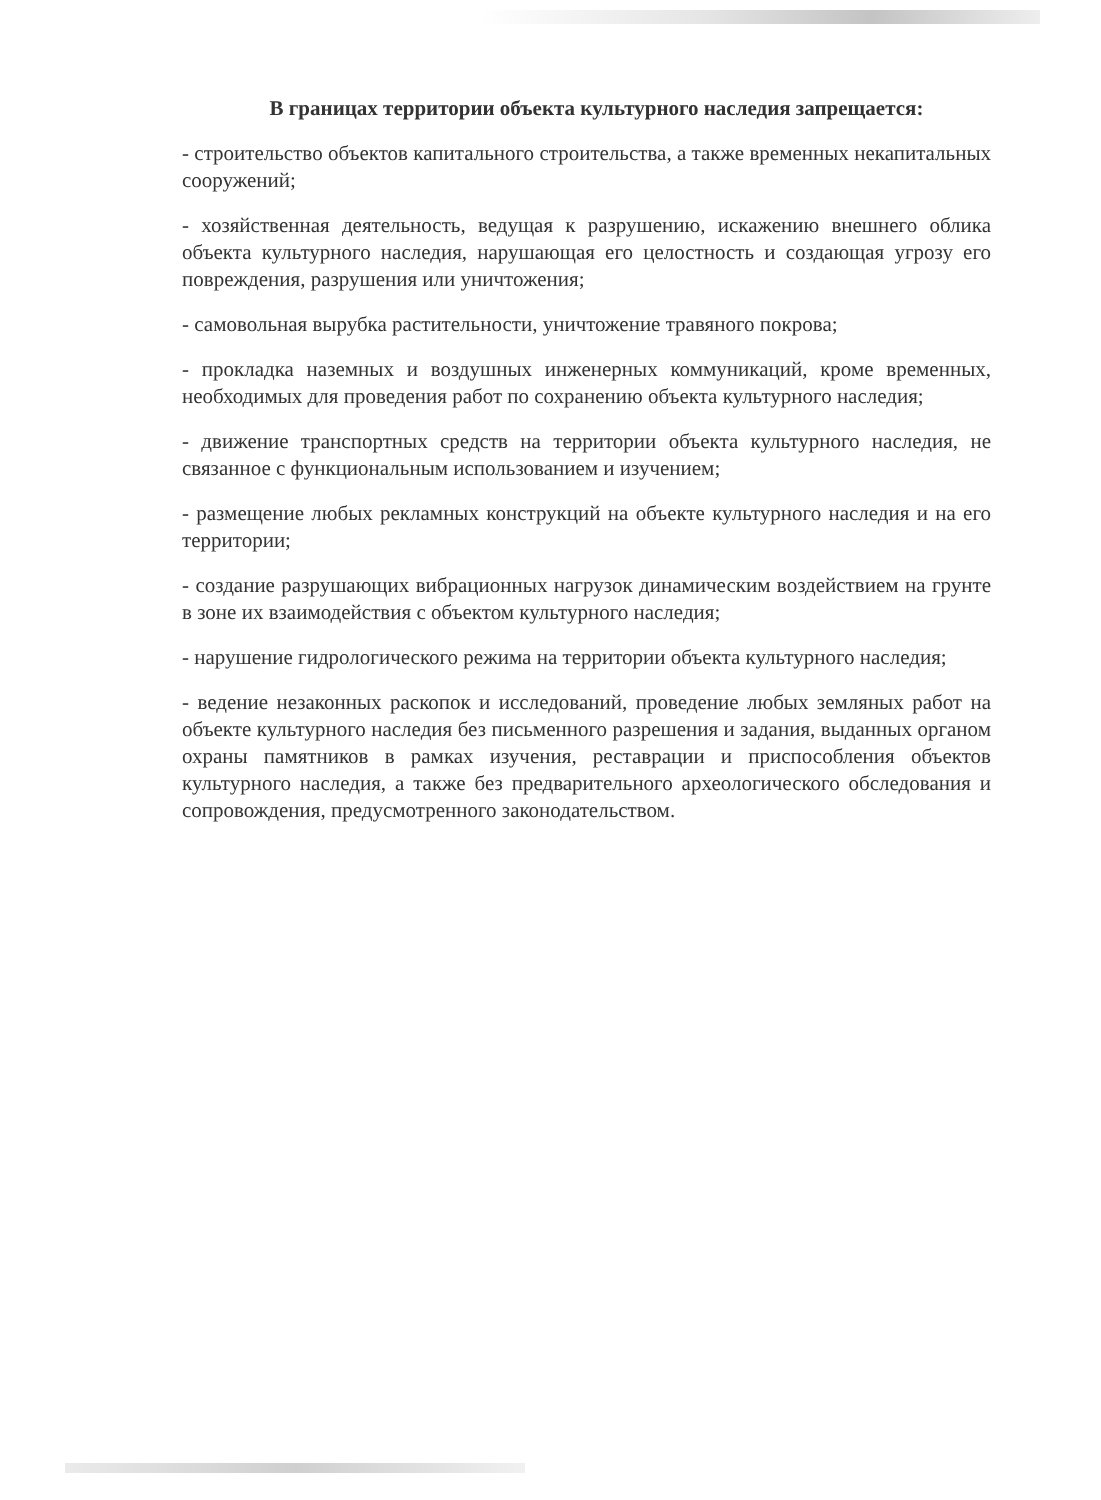В границах территории объекта культурного наследия запрещается:
- строительство объектов капитального строительства, а также временных некапитальных сооружений;
- хозяйственная деятельность, ведущая к разрушению, искажению внешнего облика объекта культурного наследия, нарушающая его целостность и создающая угрозу его повреждения, разрушения или уничтожения;
- самовольная вырубка растительности, уничтожение травяного покрова;
- прокладка наземных и воздушных инженерных коммуникаций, кроме временных, необходимых для проведения работ по сохранению объекта культурного наследия;
- движение транспортных средств на территории объекта культурного наследия, не связанное с функциональным использованием и изучением;
- размещение любых рекламных конструкций на объекте культурного наследия и на его территории;
- создание разрушающих вибрационных нагрузок динамическим воздействием на грунте в зоне их взаимодействия с объектом культурного наследия;
- нарушение гидрологического режима на территории объекта культурного наследия;
- ведение незаконных раскопок и исследований, проведение любых земляных работ на объекте культурного наследия без письменного разрешения и задания, выданных органом охраны памятников в рамках изучения, реставрации и приспособления объектов культурного наследия, а также без предварительного археологического обследования и сопровождения, предусмотренного законодательством.